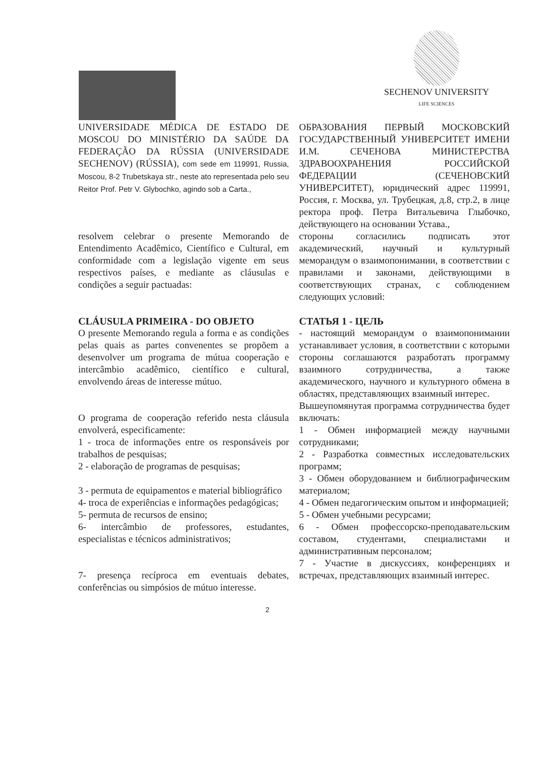SECHENOV UNIVERSITY
LIFE SCIENCES
UNIVERSIDADE MÉDICA DE ESTADO DE MOSCOU DO MINISTÉRIO DA SAÚDE DA FEDERAÇÃO DA RÚSSIA (UNIVERSIDADE SECHENOV) (RÚSSIA), com sede em 119991, Russia, Moscou, 8-2 Trubetskaya str., neste ato representada pelo seu Reitor Prof. Petr V. Glybochko, agindo sob a Carta.,
ОБРАЗОВАНИЯ ПЕРВЫЙ МОСКОВСКИЙ ГОСУДАРСТВЕННЫЙ УНИВЕРСИТЕТ ИМЕНИ И.М. СЕЧЕНОВА МИНИСТЕРСТВА ЗДРАВООХРАНЕНИЯ РОССИЙСКОЙ ФЕДЕРАЦИИ (СЕЧЕНОВСКИЙ УНИВЕРСИТЕТ), юридический адрес 119991, Россия, г. Москва, ул. Трубецкая, д.8, стр.2, в лице ректора проф. Петра Витальевича Глыбочко, действующего на основании Устава.,
resolvem celebrar o presente Memorando de Entendimento Acadêmico, Científico e Cultural, em conformidade com a legislação vigente em seus respectivos países, e mediante as cláusulas e condições a seguir pactuadas:
стороны согласились подписать этот академический, научный и культурный меморандум о взаимопонимании, в соответствии с правилами и законами, действующими в соответствующих странах, с соблюдением следующих условий:
CLÁUSULA PRIMEIRA - DO OBJETO
O presente Memorando regula a forma e as condições pelas quais as partes convenentes se propõem a desenvolver um programa de mútua cooperação e intercâmbio acadêmico, científico e cultural, envolvendo áreas de interesse mútuo.
СТАТЬЯ 1 - ЦЕЛЬ
- настоящий меморандум о взаимопонимании устанавливает условия, в соответствии с которыми стороны соглашаются разработать программу взаимного сотрудничества, а также академического, научного и культурного обмена в областях, представляющих взаимный интерес.
O programa de cooperação referido nesta cláusula envolverá, especificamente:
1 - troca de informações entre os responsáveis por trabalhos de pesquisas;
2 - elaboração de programas de pesquisas;
3 - permuta de equipamentos e material bibliográfico
4- troca de experiências e informações pedagógicas;
5- permuta de recursos de ensino;
6- intercâmbio de professores, estudantes, especialistas e técnicos administrativos;
7- presença recíproca em eventuais debates, conferências ou simpósios de mútuo interesse.
Вышеупомянутая программа сотрудничества будет включать:
1 - Обмен информацией между научными сотрудниками;
2 - Разработка совместных исследовательских программ;
3 - Обмен оборудованием и библиографическим материалом;
4 - Обмен педагогическим опытом и информацией;
5 - Обмен учебными ресурсами;
6 - Обмен профессорско-преподавательским составом, студентами, специалистами и административным персоналом;
7 - Участие в дискуссиях, конференциях и встречах, представляющих взаимный интерес.
2